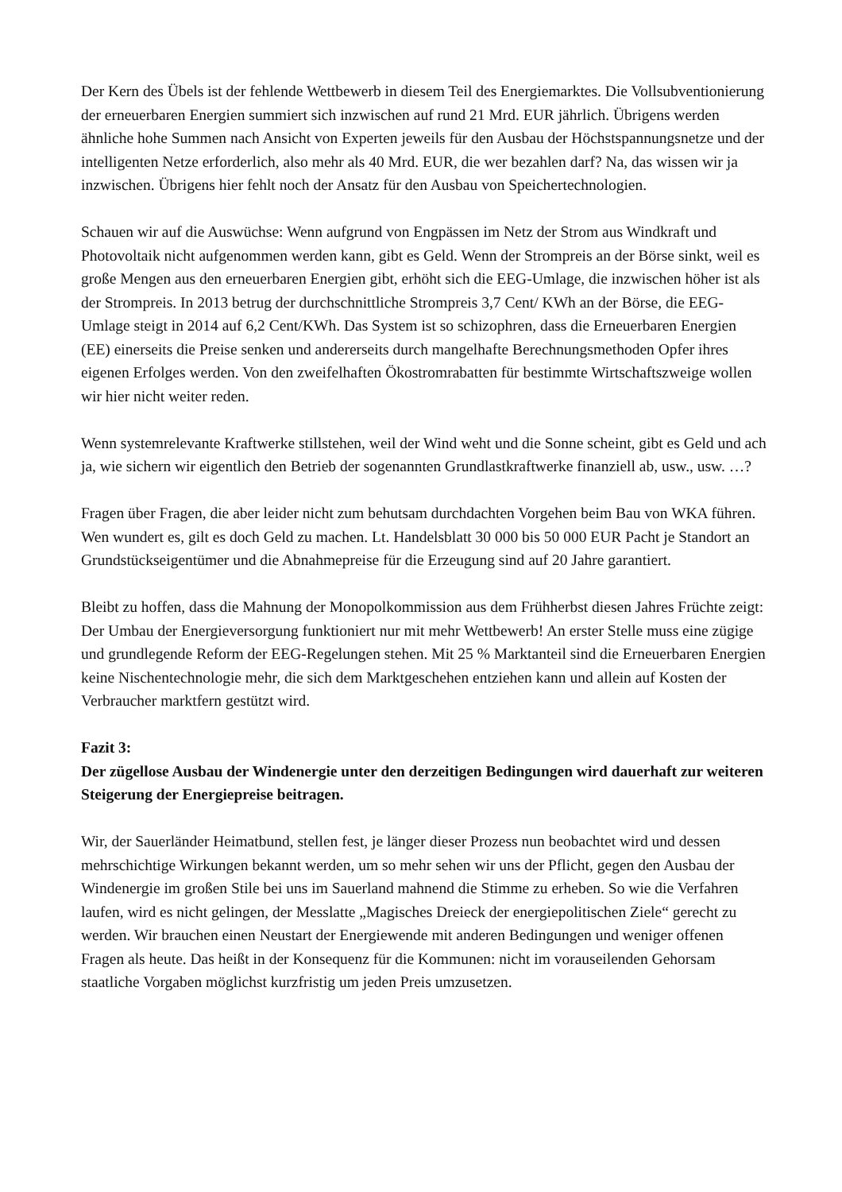Der Kern des Übels ist der fehlende Wettbewerb in diesem Teil des Energiemarktes. Die Vollsubventionierung der erneuerbaren Energien summiert sich inzwischen auf rund 21 Mrd. EUR jährlich. Übrigens werden ähnliche hohe Summen nach Ansicht von Experten jeweils für den Ausbau der Höchstspannungsnetze und der intelligenten Netze erforderlich, also mehr als 40 Mrd. EUR, die wer bezahlen darf? Na, das wissen wir ja inzwischen. Übrigens hier fehlt noch der Ansatz für den Ausbau von Speichertechnologien.
Schauen wir auf die Auswüchse: Wenn aufgrund von Engpässen im Netz der Strom aus Windkraft und Photovoltaik nicht aufgenommen werden kann, gibt es Geld. Wenn der Strompreis an der Börse sinkt, weil es große Mengen aus den erneuerbaren Energien gibt, erhöht sich die EEG-Umlage, die inzwischen höher ist als der Strompreis. In 2013 betrug der durchschnittliche Strompreis 3,7 Cent/ KWh an der Börse, die EEG-Umlage steigt in 2014 auf 6,2 Cent/KWh. Das System ist so schizophren, dass die Erneuerbaren Energien (EE) einerseits die Preise senken und andererseits durch mangelhafte Berechnungsmethoden Opfer ihres eigenen Erfolges werden. Von den zweifelhaften Ökostromrabatten für bestimmte Wirtschaftszweige wollen wir hier nicht weiter reden.
Wenn systemrelevante Kraftwerke stillstehen, weil der Wind weht und die Sonne scheint, gibt es Geld und ach ja, wie sichern wir eigentlich den Betrieb der sogenannten Grundlastkraftwerke finanziell ab, usw., usw. …?
Fragen über Fragen, die aber leider nicht zum behutsam durchdachten Vorgehen beim Bau von WKA führen. Wen wundert es, gilt es doch Geld zu machen. Lt. Handelsblatt 30 000 bis 50 000 EUR Pacht je Standort an Grundstückseigentümer und die Abnahmepreise für die Erzeugung sind auf 20 Jahre garantiert.
Bleibt zu hoffen, dass die Mahnung der Monopolkommission aus dem Frühherbst diesen Jahres Früchte zeigt: Der Umbau der Energieversorgung funktioniert nur mit mehr Wettbewerb! An erster Stelle muss eine zügige und grundlegende Reform der EEG-Regelungen stehen. Mit 25 % Marktanteil sind die Erneuerbaren Energien keine Nischentechnologie mehr, die sich dem Marktgeschehen entziehen kann und allein auf Kosten der Verbraucher marktfern gestützt wird.
Fazit 3:
Der zügellose Ausbau der Windenergie unter den derzeitigen Bedingungen wird dauerhaft zur weiteren Steigerung der Energiepreise beitragen.
Wir, der Sauerländer Heimatbund, stellen fest, je länger dieser Prozess nun beobachtet wird und dessen mehrschichtige Wirkungen bekannt werden, um so mehr sehen wir uns der Pflicht, gegen den Ausbau der Windenergie im großen Stile bei uns im Sauerland mahnend die Stimme zu erheben. So wie die Verfahren laufen, wird es nicht gelingen, der Messlatte „Magisches Dreieck der energiepolitischen Ziele“ gerecht zu werden. Wir brauchen einen Neustart der Energiewende mit anderen Bedingungen und weniger offenen Fragen als heute. Das heißt in der Konsequenz für die Kommunen: nicht im vorauseilenden Gehorsam staatliche Vorgaben möglichst kurzfristig um jeden Preis umzusetzen.